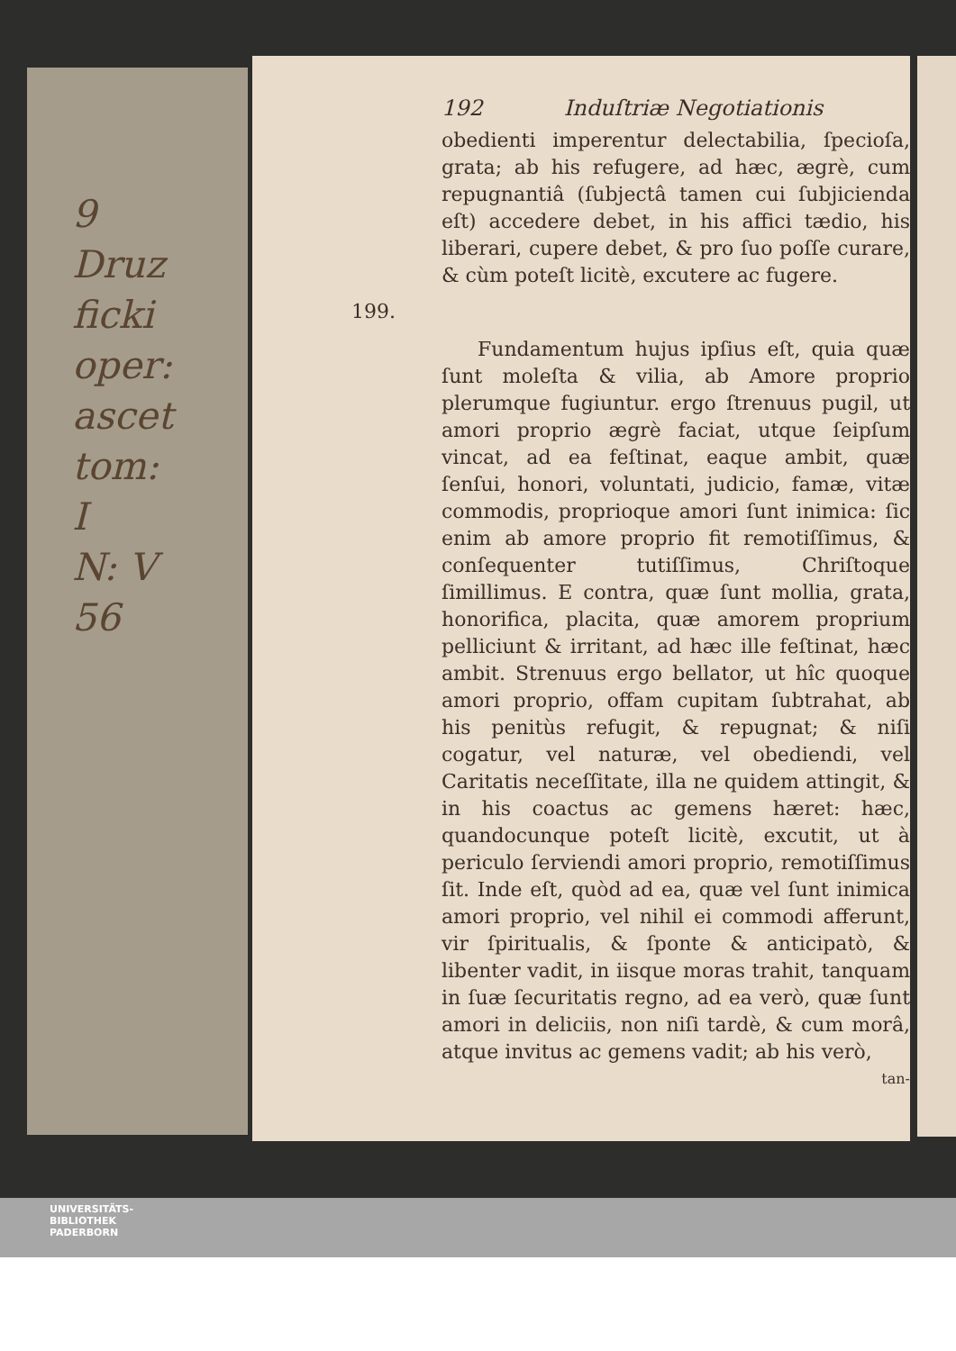9 Druz
ficki
oper: ascet
tom: I
N: V
56
192 Induſtriæ Negotiationis
obedienti imperentur delectabilia, ſpecioſa, grata; ab his refugere, ad hæc, ægrè, cum repugnantiâ (ſubjectâ tamen cui ſubjicienda eſt) accedere debet, in his affici tædio, his liberari, cupere debet, & pro ſuo poſſe curare, & cùm poteſt licitè, excutere ac fugere.
199.
Fundamentum hujus ipſius eſt, quia quæ ſunt moleſta & vilia, ab Amore proprio plerumque fugiuntur. ergo ſtrenuus pugil, ut amori proprio ægrè faciat, utque ſeipſum vincat, ad ea feſtinat, eaque ambit, quæ ſenſui, honori, voluntati, judicio, famæ, vitæ commodis, proprioque amori ſunt inimica: ſic enim ab amore proprio fit remotiſſimus, & conſequenter tutiſſimus, Chriſtoque ſimillimus. E contra, quæ ſunt mollia, grata, honorifica, placita, quæ amorem proprium pelliciunt & irritant, ad hæc ille feſtinat, hæc ambit. Strenuus ergo bellator, ut hîc quoque amori proprio, offam cupitam ſubtrahat, ab his penitùs refugit, & repugnat; & niſi cogatur, vel naturæ, vel obediendi, vel Caritatis neceſſitate, illa ne quidem attingit, & in his coactus ac gemens hæret: hæc, quandocunque poteſt licitè, excutit, ut à periculo ſerviendi amori proprio, remotiſſimus ſit. Inde eſt, quòd ad ea, quæ vel ſunt inimica amori proprio, vel nihil ei commodi afferunt, vir ſpiritualis, & ſponte & anticipatò, & libenter vadit, in iisque moras trahit, tanquam in ſuæ ſecuritatis regno, ad ea verò, quæ ſunt amori in deliciis, non niſi tardè, & cum morâ, atque invitus ac gemens vadit; ab his verò,
tan-
UNIVERSITÄTS-
BIBLIOTHEK
PADERBORN